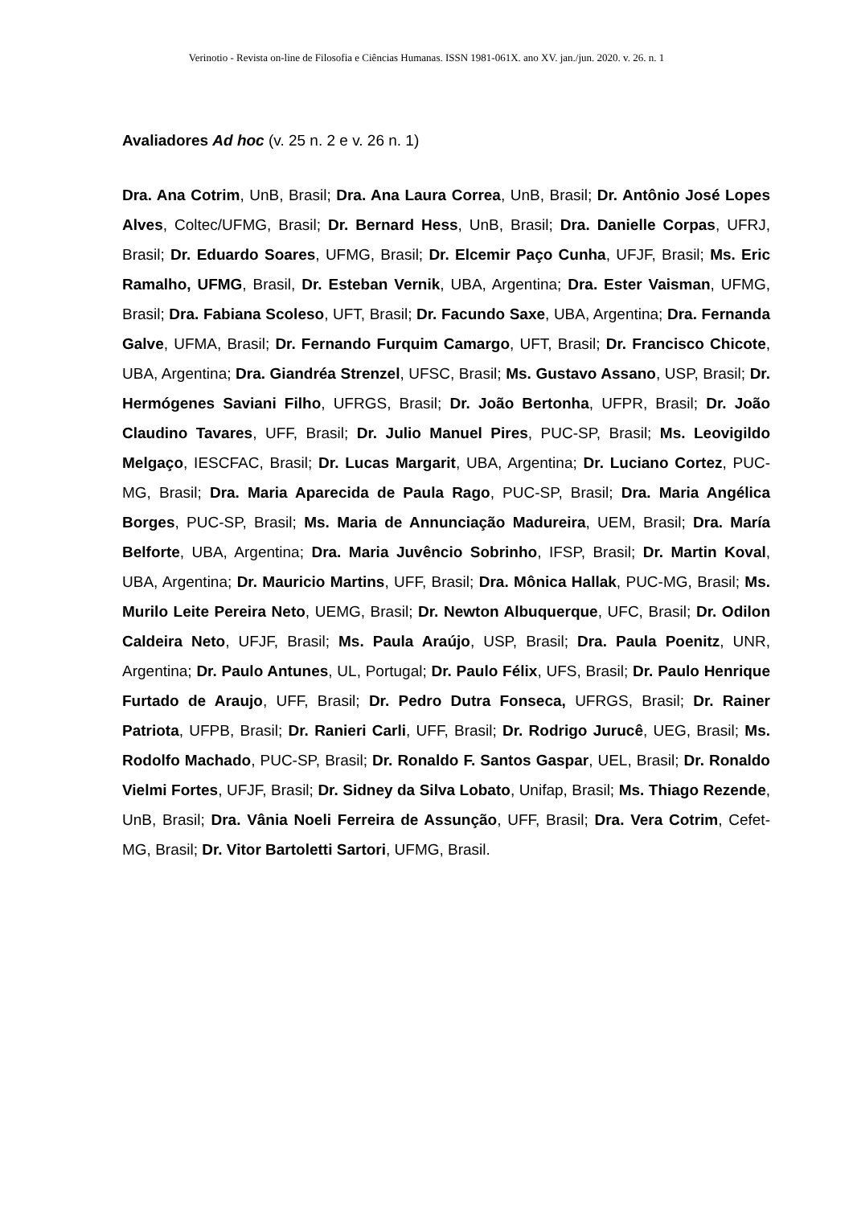Verinotio - Revista on-line de Filosofia e Ciências Humanas. ISSN 1981-061X. ano XV. jan./jun. 2020. v. 26. n. 1
Avaliadores Ad hoc (v. 25 n. 2 e v. 26 n. 1)
Dra. Ana Cotrim, UnB, Brasil; Dra. Ana Laura Correa, UnB, Brasil; Dr. Antônio José Lopes Alves, Coltec/UFMG, Brasil; Dr. Bernard Hess, UnB, Brasil; Dra. Danielle Corpas, UFRJ, Brasil; Dr. Eduardo Soares, UFMG, Brasil; Dr. Elcemir Paço Cunha, UFJF, Brasil; Ms. Eric Ramalho, UFMG, Brasil, Dr. Esteban Vernik, UBA, Argentina; Dra. Ester Vaisman, UFMG, Brasil; Dra. Fabiana Scoleso, UFT, Brasil; Dr. Facundo Saxe, UBA, Argentina; Dra. Fernanda Galve, UFMA, Brasil; Dr. Fernando Furquim Camargo, UFT, Brasil; Dr. Francisco Chicote, UBA, Argentina; Dra. Giandréa Strenzel, UFSC, Brasil; Ms. Gustavo Assano, USP, Brasil; Dr. Hermógenes Saviani Filho, UFRGS, Brasil; Dr. João Bertonha, UFPR, Brasil; Dr. João Claudino Tavares, UFF, Brasil; Dr. Julio Manuel Pires, PUC-SP, Brasil; Ms. Leovigildo Melgaço, IESCFAC, Brasil; Dr. Lucas Margarit, UBA, Argentina; Dr. Luciano Cortez, PUC-MG, Brasil; Dra. Maria Aparecida de Paula Rago, PUC-SP, Brasil; Dra. Maria Angélica Borges, PUC-SP, Brasil; Ms. Maria de Annunciação Madureira, UEM, Brasil; Dra. María Belforte, UBA, Argentina; Dra. Maria Juvêncio Sobrinho, IFSP, Brasil; Dr. Martin Koval, UBA, Argentina; Dr. Mauricio Martins, UFF, Brasil; Dra. Mônica Hallak, PUC-MG, Brasil; Ms. Murilo Leite Pereira Neto, UEMG, Brasil; Dr. Newton Albuquerque, UFC, Brasil; Dr. Odilon Caldeira Neto, UFJF, Brasil; Ms. Paula Araújo, USP, Brasil; Dra. Paula Poenitz, UNR, Argentina; Dr. Paulo Antunes, UL, Portugal; Dr. Paulo Félix, UFS, Brasil; Dr. Paulo Henrique Furtado de Araujo, UFF, Brasil; Dr. Pedro Dutra Fonseca, UFRGS, Brasil; Dr. Rainer Patriota, UFPB, Brasil; Dr. Ranieri Carli, UFF, Brasil; Dr. Rodrigo Jurucê, UEG, Brasil; Ms. Rodolfo Machado, PUC-SP, Brasil; Dr. Ronaldo F. Santos Gaspar, UEL, Brasil; Dr. Ronaldo Vielmi Fortes, UFJF, Brasil; Dr. Sidney da Silva Lobato, Unifap, Brasil; Ms. Thiago Rezende, UnB, Brasil; Dra. Vânia Noeli Ferreira de Assunção, UFF, Brasil; Dra. Vera Cotrim, Cefet-MG, Brasil; Dr. Vitor Bartoletti Sartori, UFMG, Brasil.